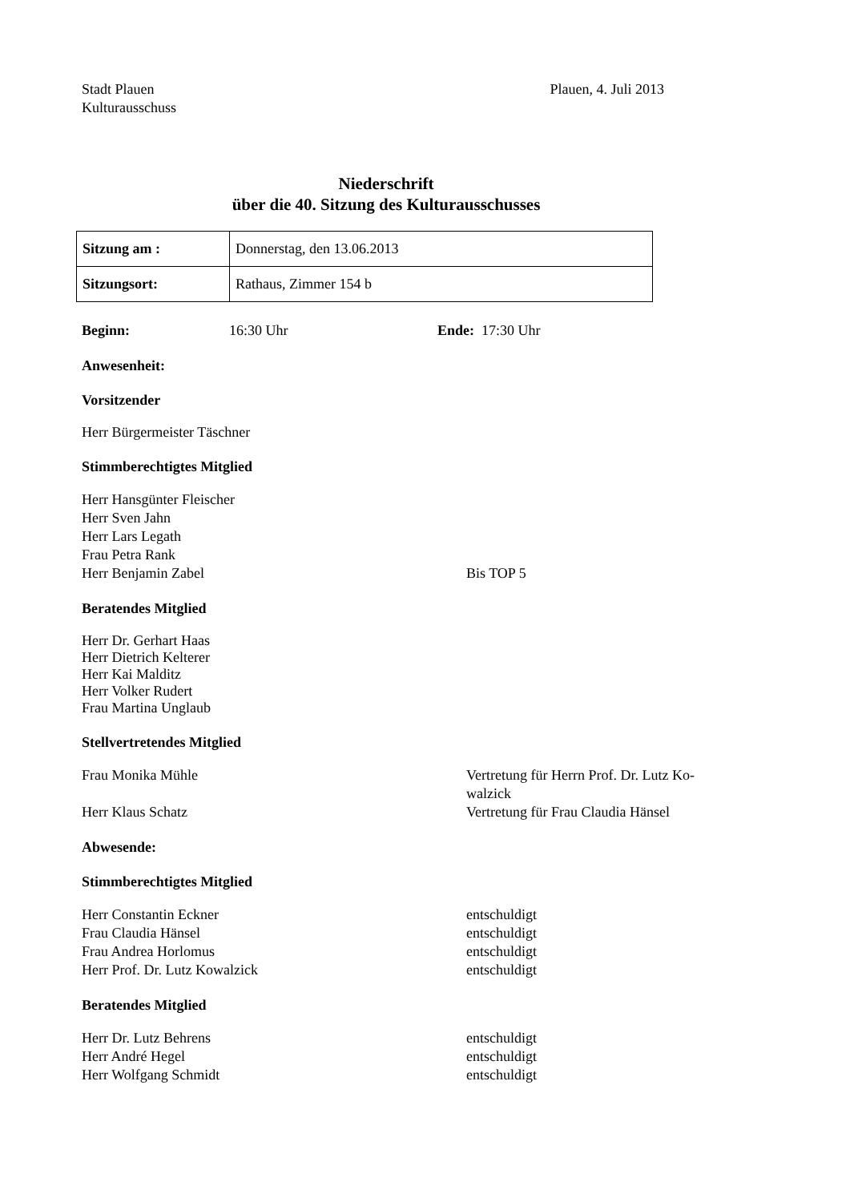Stadt Plauen
Kulturausschuss
Plauen, 4. Juli 2013
Niederschrift
über die 40. Sitzung des Kulturausschusses
| Sitzung am : | Donnerstag, den 13.06.2013 |
| Sitzungsort: | Rathaus, Zimmer 154 b |
Beginn: 16:30 Uhr Ende: 17:30 Uhr
Anwesenheit:
Vorsitzender
Herr Bürgermeister Täschner
Stimmberechtigtes Mitglied
Herr Hansgünter Fleischer
Herr Sven Jahn
Herr Lars Legath
Frau Petra Rank
Herr Benjamin Zabel Bis TOP 5
Beratendes Mitglied
Herr Dr. Gerhart Haas
Herr Dietrich Kelterer
Herr Kai Malditz
Herr Volker Rudert
Frau Martina Unglaub
Stellvertretendes Mitglied
Frau Monika Mühle Vertretung für Herrn Prof. Dr. Lutz Ko-walzick
Herr Klaus Schatz Vertretung für Frau Claudia Hänsel
Abwesende:
Stimmberechtigtes Mitglied
Herr Constantin Eckner entschuldigt
Frau Claudia Hänsel entschuldigt
Frau Andrea Horlomus entschuldigt
Herr Prof. Dr. Lutz Kowalzick entschuldigt
Beratendes Mitglied
Herr Dr. Lutz Behrens entschuldigt
Herr André Hegel entschuldigt
Herr Wolfgang Schmidt entschuldigt